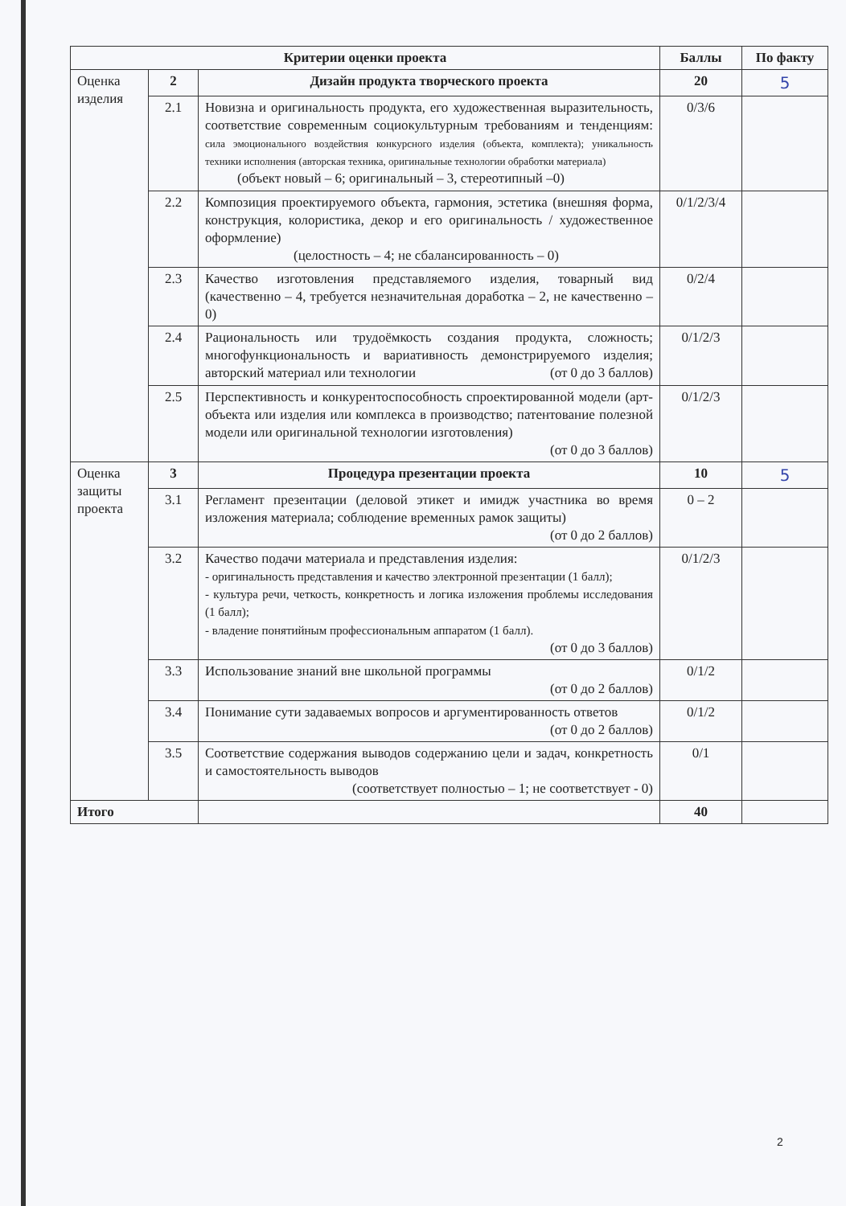| Критерии оценки проекта | | | Баллы | По факту |
| --- | --- | --- | --- | --- |
| Оценка изделия | 2 | Дизайн продукта творческого проекта | 20 | 5 |
| | 2.1 | Новизна и оригинальность продукта, его художественная выразительность, соответствие современным социокультурным требованиям и тенденциям: сила эмоционального воздействия конкурсного изделия (объекта, комплекта); уникальность техники исполнения (авторская техника, оригинальные технологии обработки материала) (объект новый – 6; оригинальный – 3, стереотипный –0) | 0/3/6 | |
| | 2.2 | Композиция проектируемого объекта, гармония, эстетика (внешняя форма, конструкция, колористика, декор и его оригинальность / художественное оформление) (целостность – 4; не сбалансированность – 0) | 0/1/2/3/4 | |
| | 2.3 | Качество изготовления представляемого изделия, товарный вид (качественно – 4, требуется незначительная доработка – 2, не качественно – 0) | 0/2/4 | |
| | 2.4 | Рациональность или трудоёмкость создания продукта, сложность; многофункциональность и вариативность демонстрируемого изделия; авторский материал или технологии (от 0 до 3 баллов) | 0/1/2/3 | |
| | 2.5 | Перспективность и конкурентоспособность спроектированной модели (арт-объекта или изделия или комплекса в производство; патентование полезной модели или оригинальной технологии изготовления) (от 0 до 3 баллов) | 0/1/2/3 | |
| Оценка защиты проекта | 3 | Процедура презентации проекта | 10 | 5 |
| | 3.1 | Регламент презентации (деловой этикет и имидж участника во время изложения материала; соблюдение временных рамок защиты) (от 0 до 2 баллов) | 0 – 2 | |
| | 3.2 | Качество подачи материала и представления изделия: - оригинальность представления и качество электронной презентации (1 балл); - культура речи, четкость, конкретность и логика изложения проблемы исследования (1 балл); - владение понятийным профессиональным аппаратом (1 балл). (от 0 до 3 баллов) | 0/1/2/3 | |
| | 3.3 | Использование знаний вне школьной программы (от 0 до 2 баллов) | 0/1/2 | |
| | 3.4 | Понимание сути задаваемых вопросов и аргументированность ответов (от 0 до 2 баллов) | 0/1/2 | |
| | 3.5 | Соответствие содержания выводов содержанию цели и задач, конкретность и самостоятельность выводов (соответствует полностью – 1; не соответствует - 0) | 0/1 | |
| Итого | | | 40 | |
2